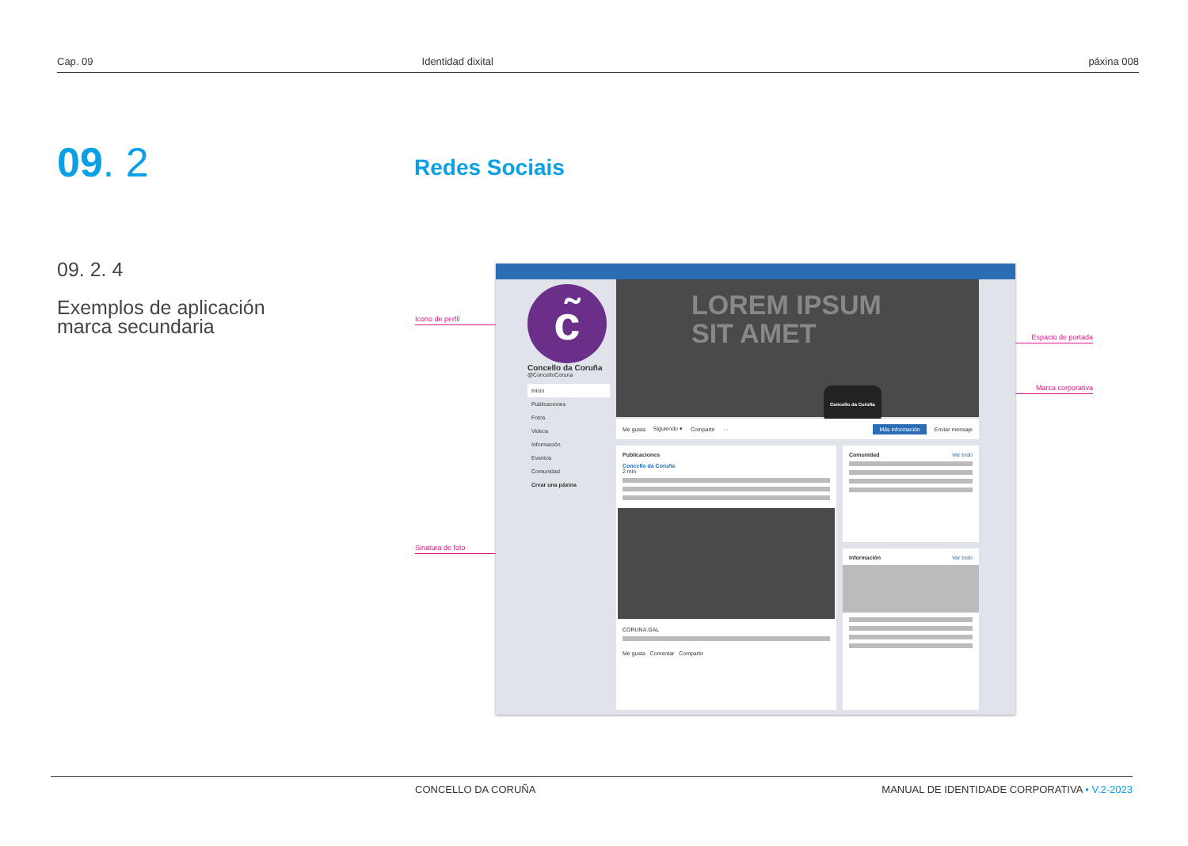Cap. 09 Identidad dixital páxina 008
09. 2 Redes Sociais
09. 2. 4
Exemplos de aplicación
marca secundaria
Icono de perfil
Sinatura de foto
Espacio de portada
Marca corporativa
c̃
Concello da Coruña
@ConcelloCoruna
Inicio
Publicaciones
Fotos
Videos
Información
Eventos
Comunidad
Crear una páxina
LOREM IPSUM
SIT AMET
Concello da Coruña
Me gusta Siguiendo ▾ Compartir ··· Más información Enviar mensaje
Publicaciones
Concello da Coruña
2 min
CORUNA.GAL
Me gusta Comentar Compartir
Comunidad Ver todo
Información Ver todo
CONCELLO DA CORUÑA MANUAL DE IDENTIDADE CORPORATIVA • V.2-2023